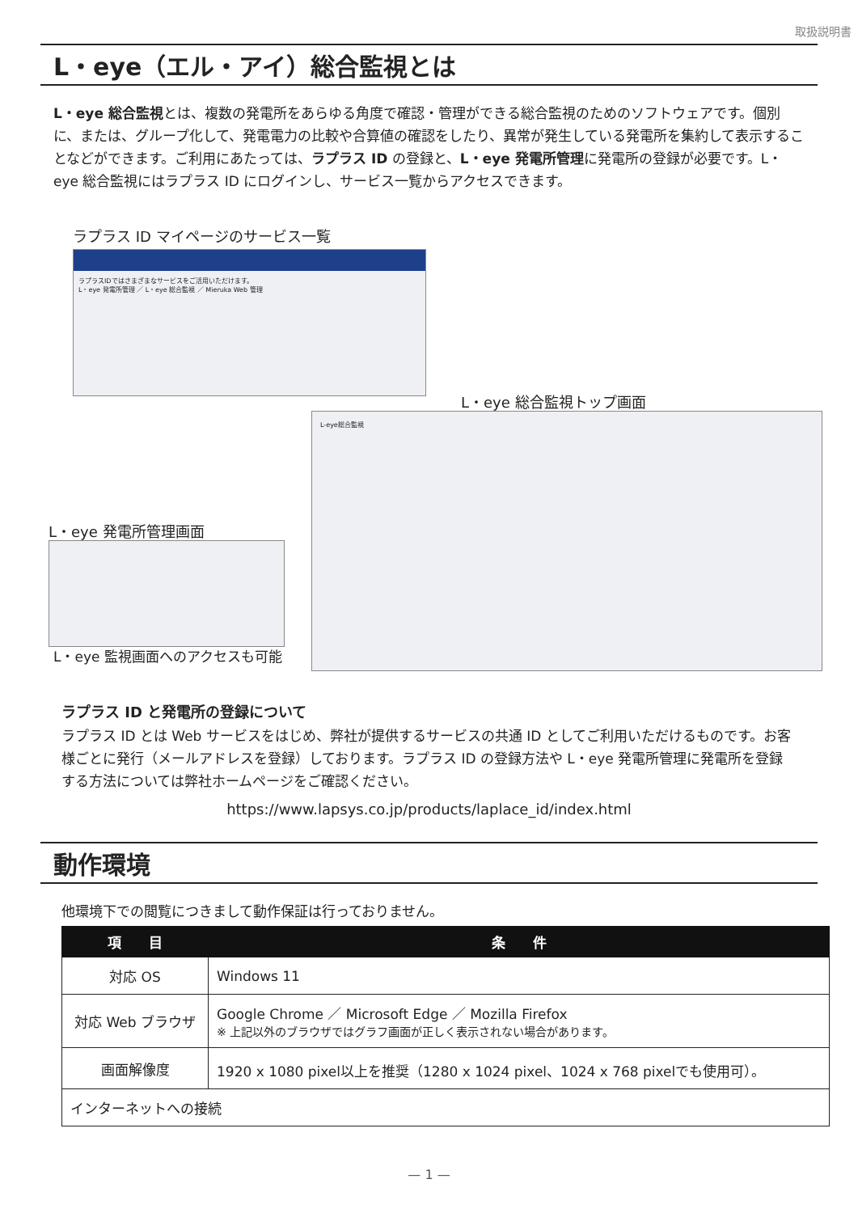取扱説明書
L・eye（エル・アイ）総合監視とは
L・eye 総合監視とは、複数の発電所をあらゆる角度で確認・管理ができる総合監視のためのソフトウェアです。個別に、または、グループ化して、発電電力の比較や合算値の確認をしたり、異常が発生している発電所を集約して表示することなどができます。ご利用にあたっては、ラプラス ID の登録と、L・eye 発電所管理に発電所の登録が必要です。L・eye 総合監視にはラプラス ID にログインし、サービス一覧からアクセスできます。
ラプラス ID マイページのサービス一覧
ラプラスIDではさまざまなサービスをご活用いただけます。
L・eye 発電所管理 ／ L・eye 総合監視 ／ Mieruka Web 管理
L・eye 総合監視トップ画面
L-eye総合監視
L・eye 発電所管理画面
L・eye 監視画面へのアクセスも可能
ラプラス ID と発電所の登録について
ラプラス ID とは Web サービスをはじめ、弊社が提供するサービスの共通 ID としてご利用いただけるものです。お客様ごとに発行（メールアドレスを登録）しております。ラプラス ID の登録方法や L・eye 発電所管理に発電所を登録する方法については弊社ホームページをご確認ください。
https://www.lapsys.co.jp/products/laplace_id/index.html
動作環境
他環境下での閲覧につきまして動作保証は行っておりません。
| 項 目 | 条 件 |
| --- | --- |
| 対応 OS | Windows 11 |
| 対応 Web ブラウザ | Google Chrome ／ Microsoft Edge ／ Mozilla Firefox ※ 上記以外のブラウザではグラフ画面が正しく表示されない場合があります。 |
| 画面解像度 | 1920 x 1080 pixel以上を推奨（1280 x 1024 pixel、1024 x 768 pixelでも使用可）。 |
| インターネットへの接続 | |
— 1 —